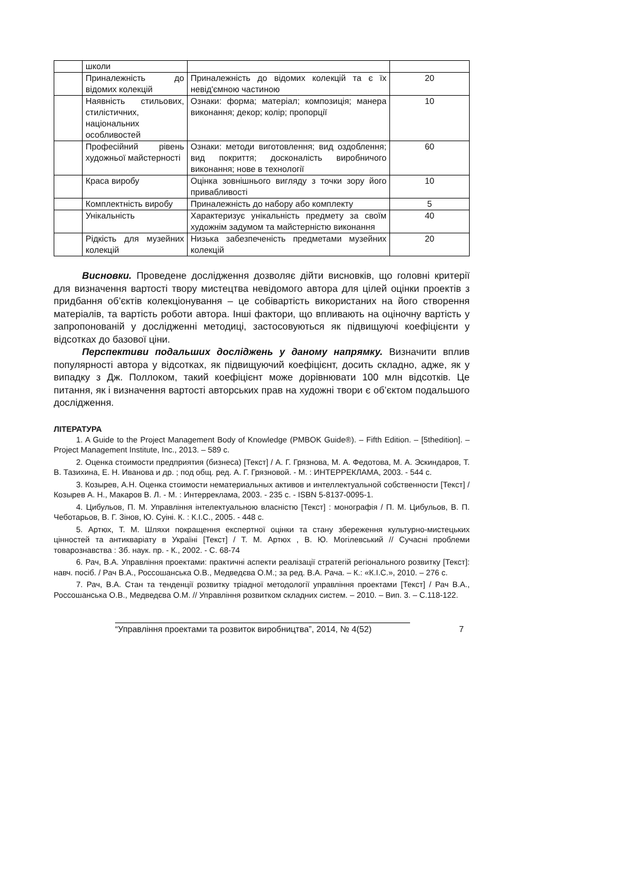| | школи | | |
| | Приналежність до відомих колекцій | Приналежність до відомих колекцій та є їх невід'ємною частиною | 20 |
| | Наявність стильових, стилістичних, національних особливостей | Ознаки: форма; матеріал; композиція; манера виконання; декор; колір; пропорції | 10 |
| | Професійний рівень художньої майстерності | Ознаки: методи виготовлення; вид оздоблення; вид покриття; досконалість виробничого виконання; нове в технології | 60 |
| | Краса виробу | Оцінка зовнішнього вигляду з точки зору його привабливості | 10 |
| | Комплектність виробу | Приналежність до набору або комплекту | 5 |
| | Унікальність | Характеризує унікальність предмету за своїм художнім задумом та майстерністю виконання | 40 |
| | Рідкість для музейних колекцій | Низька забезпеченість предметами музейних колекцій | 20 |
Висновки. Проведене дослідження дозволяє дійти висновків, що головні критерії для визначення вартості твору мистецтва невідомого автора для цілей оцінки проектів з придбання об’єктів колекціонування – це собівартість використаних на його створення матеріалів, та вартість роботи автора. Інші фактори, що впливають на оціночну вартість у запропонованій у дослідженні методиці, застосовуються як підвищуючі коефіцієнти у відсотках до базової ціни.
Перспективи подальших досліджень у даному напрямку. Визначити вплив популярності автора у відсотках, як підвищуючий коефіцієнт, досить складно, адже, як у випадку з Дж. Поллоком, такий коефіцієнт може дорівнювати 100 млн відсотків. Це питання, як і визначення вартості авторських прав на художні твори є об’єктом подальшого дослідження.
ЛІТЕРАТУРА
1. A Guide to the Project Management Body of Knowledge (PMBOK Guide®). – Fifth Edition. – [5thedition]. – Project Management Institute, Inc., 2013. – 589 с.
2. Оценка стоимости предприятия (бизнеса) [Текст] / А. Г. Грязнова, М. А. Федотова, М. А. Эскиндаров, Т. В. Тазихина, Е. Н. Иванова и др. ; под общ. ред. А. Г. Грязновой. - М. : ИНТЕРРЕКЛАМА, 2003. - 544 с.
3. Козырев, А.Н. Оценка стоимости нематериальных активов и интеллектуальной собственности [Текст] / Козырев А. Н., Макаров В. Л. - М. : Интерреклама, 2003. - 235 с. - ISBN 5-8137-0095-1.
4. Цибульов, П. М. Управління інтелектуальною власністю [Текст] : монографія / П. М. Цибульов, В. П. Чеботарьов, В. Г. Зінов, Ю. Суіні. К. : К.І.С., 2005. - 448 с.
5. Артюх, Т. М. Шляхи покращення експертної оцінки та стану збереження культурно-мистецьких цінностей та антикваріату в Україні [Текст] / Т. М. Артюх , В. Ю. Могілевський // Сучасні проблеми товарознавства : Зб. наук. пр. - К., 2002. - С. 68-74
6. Рач, В.А. Управління проектами: практичні аспекти реалізації стратегій регіонального розвитку [Текст]: навч. посіб. / Рач В.А., Россошанська О.В., Медведєва О.М.; за ред. В.А. Рача. – К.: «К.І.С.», 2010. – 276 с.
7. Рач, В.А. Стан та тенденції розвитку тріадної методології управління проектами [Текст] / Рач В.А., Россошанська О.В., Медведєва О.М. // Управління розвитком складних систем. – 2010. – Вип. 3. – С.118-122.
“Управління проектами та розвиток виробництва”, 2014, № 4(52)
7